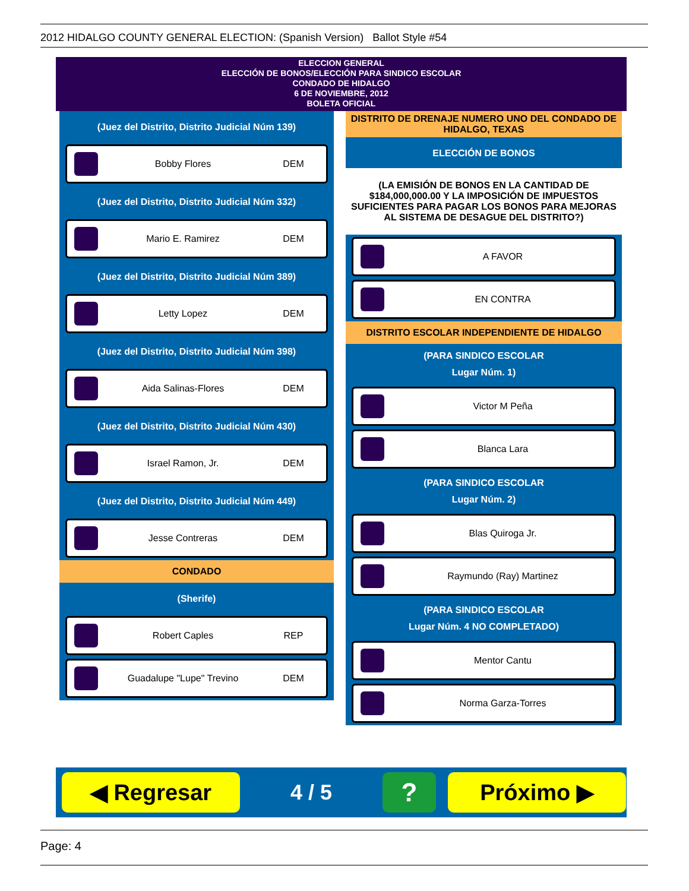2012 HIDALGO COUNTY GENERAL ELECTION: (Spanish Version) Ballot Style #54
ELECCION GENERAL
ELECCIÓN DE BONOS/ELECCIÓN PARA SINDICO ESCOLAR
CONDADO DE HIDALGO
6 DE NOVIEMBRE, 2012
BOLETA OFICIAL
(Juez del Distrito, Distrito Judicial Núm 139)
Bobby Flores DEM
(Juez del Distrito, Distrito Judicial Núm 332)
Mario E. Ramirez DEM
(Juez del Distrito, Distrito Judicial Núm 389)
Letty Lopez DEM
(Juez del Distrito, Distrito Judicial Núm 398)
Aida Salinas-Flores DEM
(Juez del Distrito, Distrito Judicial Núm 430)
Israel Ramon, Jr. DEM
(Juez del Distrito, Distrito Judicial Núm 449)
Jesse Contreras DEM
CONDADO
(Sherife)
Robert Caples REP
Guadalupe "Lupe" Trevino DEM
DISTRITO DE DRENAJE NUMERO UNO DEL CONDADO DE HIDALGO, TEXAS
ELECCIÓN DE BONOS
(LA EMISIÓN DE BONOS EN LA CANTIDAD DE $184,000,000.00 Y LA IMPOSICIÓN DE IMPUESTOS SUFICIENTES PARA PAGAR LOS BONOS PARA MEJORAS AL SISTEMA DE DESAGUE DEL DISTRITO?)
A FAVOR
EN CONTRA
DISTRITO ESCOLAR INDEPENDIENTE DE HIDALGO
(PARA SINDICO ESCOLAR
Lugar Núm. 1)
Victor M Peña
Blanca Lara
(PARA SINDICO ESCOLAR
Lugar Núm. 2)
Blas Quiroga Jr.
Raymundo (Ray) Martinez
(PARA SINDICO ESCOLAR
Lugar Núm. 4 NO COMPLETADO)
Mentor Cantu
Norma Garza-Torres
◀ Regresar
4 / 5
?
Próximo ▶
Page: 4